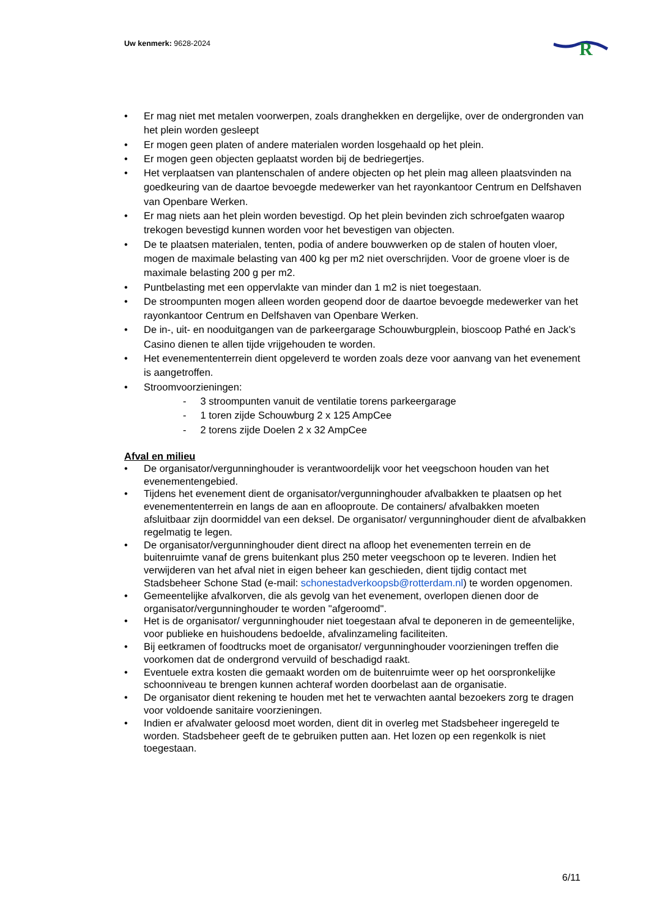Uw kenmerk: 9628-2024
R
• Er mag niet met metalen voorwerpen, zoals dranghekken en dergelijke, over de ondergronden van het plein worden gesleept
• Er mogen geen platen of andere materialen worden losgehaald op het plein.
• Er mogen geen objecten geplaatst worden bij de bedriegertjes.
• Het verplaatsen van plantenschalen of andere objecten op het plein mag alleen plaatsvinden na goedkeuring van de daartoe bevoegde medewerker van het rayonkantoor Centrum en Delfshaven van Openbare Werken.
• Er mag niets aan het plein worden bevestigd. Op het plein bevinden zich schroefgaten waarop trekogen bevestigd kunnen worden voor het bevestigen van objecten.
• De te plaatsen materialen, tenten, podia of andere bouwwerken op de stalen of houten vloer, mogen de maximale belasting van 400 kg per m2 niet overschrijden. Voor de groene vloer is de maximale belasting 200 g per m2.
• Puntbelasting met een oppervlakte van minder dan 1 m2 is niet toegestaan.
• De stroompunten mogen alleen worden geopend door de daartoe bevoegde medewerker van het rayonkantoor Centrum en Delfshaven van Openbare Werken.
• De in-, uit- en nooduitgangen van de parkeergarage Schouwburgplein, bioscoop Pathé en Jack’s Casino dienen te allen tijde vrijgehouden te worden.
• Het evenemententerrein dient opgeleverd te worden zoals deze voor aanvang van het evenement is aangetroffen.
• Stroomvoorzieningen:
- 3 stroompunten vanuit de ventilatie torens parkeergarage
- 1 toren zijde Schouwburg 2 x 125 AmpCee
- 2 torens zijde Doelen 2 x 32 AmpCee
Afval en milieu
• De organisator/vergunninghouder is verantwoordelijk voor het veegschoon houden van het evenementengebied.
• Tijdens het evenement dient de organisator/vergunninghouder afvalbakken te plaatsen op het evenemententerrein en langs de aan en aflooproute. De containers/ afvalbakken moeten afsluitbaar zijn doormiddel van een deksel. De organisator/ vergunninghouder dient de afvalbakken regelmatig te legen.
• De organisator/vergunninghouder dient direct na afloop het evenementen terrein en de buitenruimte vanaf de grens buitenkant plus 250 meter veegschoon op te leveren. Indien het verwijderen van het afval niet in eigen beheer kan geschieden, dient tijdig contact met Stadsbeheer Schone Stad (e-mail: schonestadverkoopsb@rotterdam.nl) te worden opgenomen.
• Gemeentelijke afvalkorven, die als gevolg van het evenement, overlopen dienen door de organisator/vergunninghouder te worden "afgeroomd".
• Het is de organisator/ vergunninghouder niet toegestaan afval te deponeren in de gemeentelijke, voor publieke en huishoudens bedoelde, afvalinzameling faciliteiten.
• Bij eetkramen of foodtrucks moet de organisator/ vergunninghouder voorzieningen treffen die voorkomen dat de ondergrond vervuild of beschadigd raakt.
• Eventuele extra kosten die gemaakt worden om de buitenruimte weer op het oorspronkelijke schoonniveau te brengen kunnen achteraf worden doorbelast aan de organisatie.
• De organisator dient rekening te houden met het te verwachten aantal bezoekers zorg te dragen voor voldoende sanitaire voorzieningen.
• Indien er afvalwater geloosd moet worden, dient dit in overleg met Stadsbeheer ingeregeld te worden. Stadsbeheer geeft de te gebruiken putten aan. Het lozen op een regenkolk is niet toegestaan.
6/11